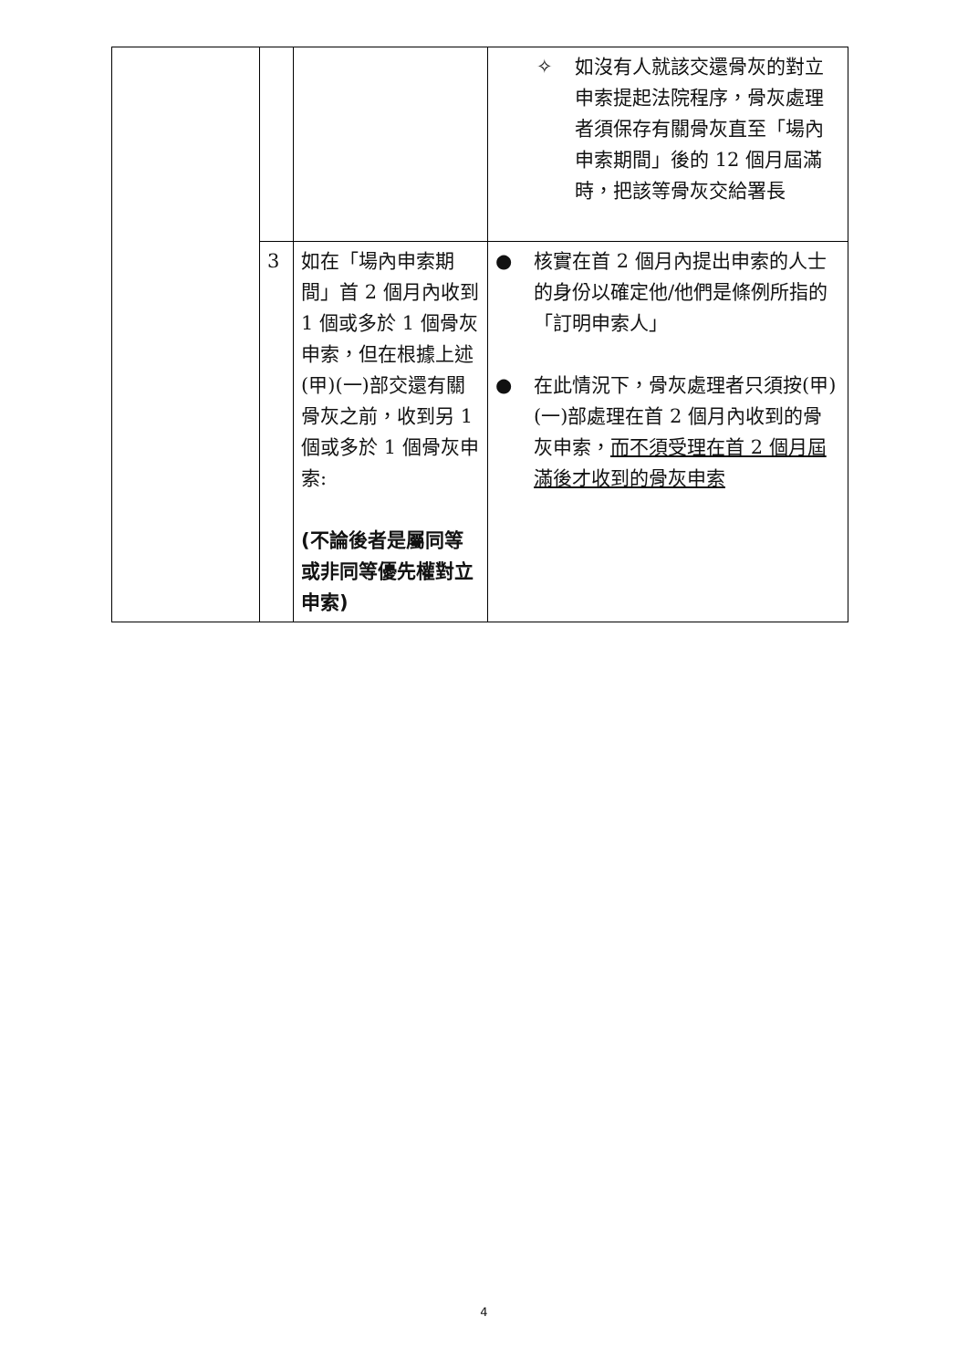| | | | ✧ 如沒有人就該交還骨灰的對立申索提起法院程序，骨灰處理者須保存有關骨灰直至「場內申索期間」後的 12 個月屆滿時，把該等骨灰交給署長 |
| | 3 | 如在「場內申索期間」首 2 個月內收到 1 個或多於 1 個骨灰申索，但在根據上述 (甲)(一)部交還有關骨灰之前，收到另 1 個或多於 1 個骨灰申索: (不論後者是屬同等或非同等優先權對立申索) | ● 核實在首 2 個月內提出申索的人士的身份以確定他/他們是條例所指的「訂明申索人」 ● 在此情況下，骨灰處理者只須按(甲)(一)部處理在首 2 個月內收到的骨灰申索， 而不須受理在首 2 個月屆滿後才收到的骨灰申索 |
4